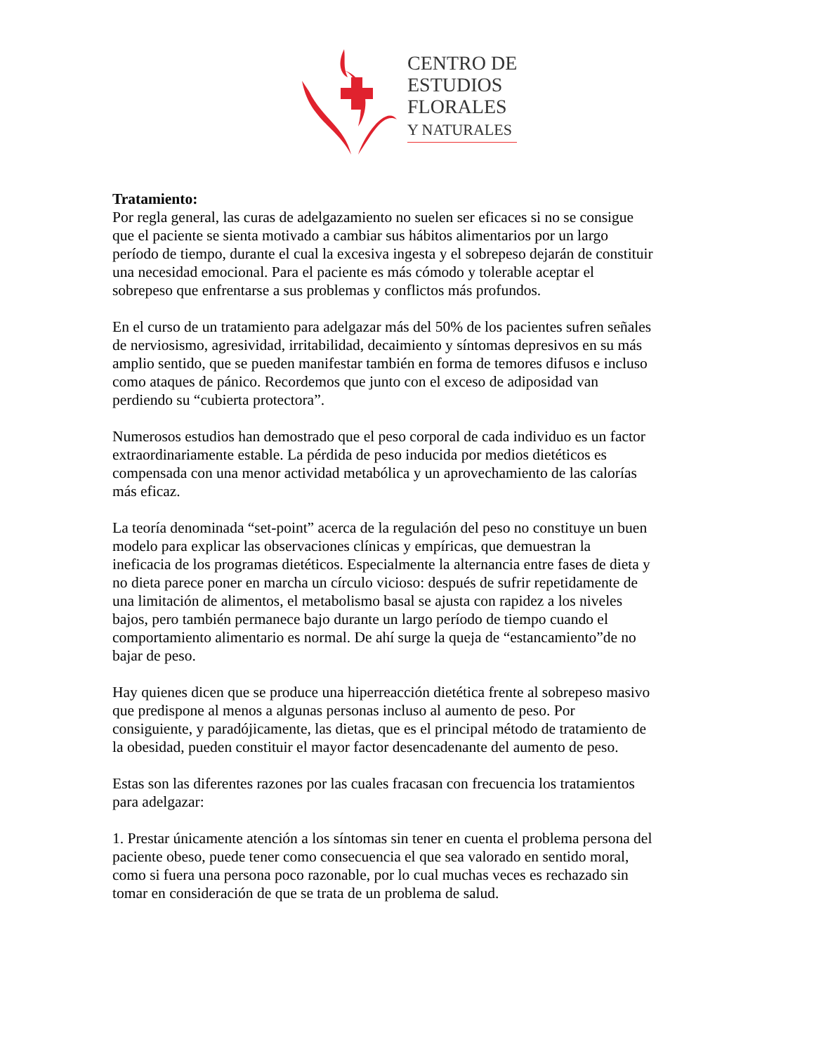CENTRO DE
ESTUDIOS
FLORALES
Y NATURALES
Tratamiento:
Por regla general, las curas de adelgazamiento no suelen ser eficaces si no se consigue que el paciente se sienta motivado a cambiar sus hábitos alimentarios por un largo período de tiempo, durante el cual la excesiva ingesta y el sobrepeso dejarán de constituir una necesidad emocional. Para el paciente es más cómodo y tolerable aceptar el sobrepeso que enfrentarse a sus problemas y conflictos más profundos.
En el curso de un tratamiento para adelgazar más del 50% de los pacientes sufren señales de nerviosismo, agresividad, irritabilidad, decaimiento y síntomas depresivos en su más amplio sentido, que se pueden manifestar también en forma de temores difusos e incluso como ataques de pánico. Recordemos que junto con el exceso de adiposidad van perdiendo su “cubierta protectora”.
Numerosos estudios han demostrado que el peso corporal de cada individuo es un factor extraordinariamente estable. La pérdida de peso inducida por medios dietéticos es compensada con una menor actividad metabólica y un aprovechamiento de las calorías más eficaz.
La teoría denominada “set-point” acerca de la regulación del peso no constituye un buen modelo para explicar las observaciones clínicas y empíricas, que demuestran la ineficacia de los programas dietéticos. Especialmente la alternancia entre fases de dieta y no dieta parece poner en marcha un círculo vicioso: después de sufrir repetidamente de una limitación de alimentos, el metabolismo basal se ajusta con rapidez a los niveles bajos, pero también permanece bajo durante un largo período de tiempo cuando el comportamiento alimentario es normal. De ahí surge la queja de “estancamiento”de no bajar de peso.
Hay quienes dicen que se produce una hiperreacción dietética frente al sobrepeso masivo que predispone al menos a algunas personas incluso al aumento de peso. Por consiguiente, y paradójicamente, las dietas, que es el principal método de tratamiento de la obesidad, pueden constituir el mayor factor desencadenante del aumento de peso.
Estas son las diferentes razones por las cuales fracasan con frecuencia los tratamientos para adelgazar:
1. Prestar únicamente atención a los síntomas sin tener en cuenta el problema persona del paciente obeso, puede tener como consecuencia el que sea valorado en sentido moral, como si fuera una persona poco razonable, por lo cual muchas veces es rechazado sin tomar en consideración de que se trata de un problema de salud.